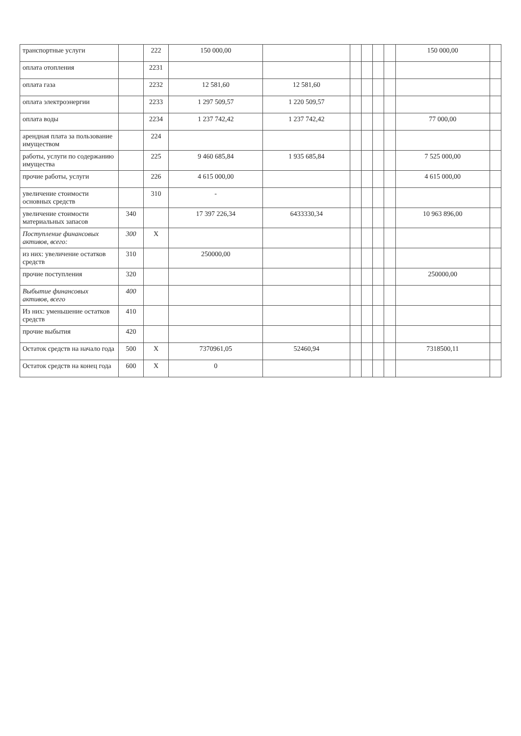| транспортные услуги | | 222 | 150 000,00 | | | | | | 150 000,00 | |
| оплата отопления | | 2231 | | | | | | | | |
| оплата газа | | 2232 | 12 581,60 | 12 581,60 | | | | | | |
| оплата электроэнергии | | 2233 | 1 297 509,57 | 1 220 509,57 | | | | | | |
| оплата воды | | 2234 | 1 237 742,42 | 1 237 742,42 | | | | | 77 000,00 | |
| арендная плата за пользование имуществом | | 224 | | | | | | | | |
| работы, услуги по содержанию имущества | | 225 | 9 460 685,84 | 1 935 685,84 | | | | | 7 525 000,00 | |
| прочие работы, услуги | | 226 | 4 615 000,00 | | | | | | 4 615 000,00 | |
| увеличение стоимости основных средств | | 310 | - | | | | | | | |
| увеличение стоимости материальных запасов | 340 | | 17 397 226,34 | 6433330,34 | | | | | 10 963 896,00 | |
| Поступление финансовых активов, всего: | 300 | X | | | | | | | | |
| из них: увеличение остатков средств | 310 | | 250000,00 | | | | | | | |
| прочие поступления | 320 | | | | | | | | 250000,00 | |
| Выбытие финансовых активов, всего | 400 | | | | | | | | | |
| Из них: уменьшение остатков средств | 410 | | | | | | | | | |
| прочие выбытия | 420 | | | | | | | | | |
| Остаток средств на начало года | 500 | X | 7370961,05 | 52460,94 | | | | | 7318500,11 | |
| Остаток средств на конец года | 600 | X | 0 | | | | | | | |